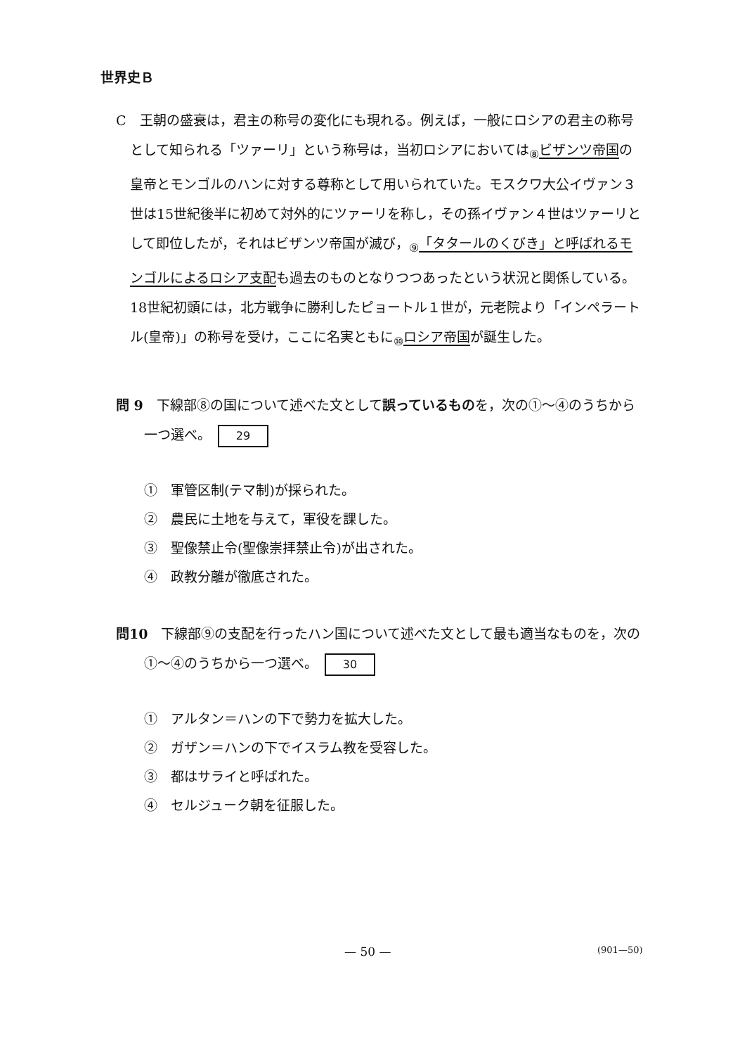世界史Ｂ
C　王朝の盛衰は，君主の称号の変化にも現れる。例えば，一般にロシアの君主の称号として知られる「ツァーリ」という称号は，当初ロシアにおいては<sub>⑧</sub>ビザンツ帝国の皇帝とモンゴルのハンに対する尊称として用いられていた。モスクワ大公イヴァン３世は15世紀後半に初めて対外的にツァーリを称し，その孫イヴァン４世はツァーリとして即位したが，それはビザンツ帝国が滅び，<sub>⑨</sub>「タタールのくびき」と呼ばれるモンゴルによるロシア支配も過去のものとなりつつあったという状況と関係している。18世紀初頭には，北方戦争に勝利したピョートル１世が，元老院より「インペラートル(皇帝)」の称号を受け，ここに名実ともに<sub>⑩</sub>ロシア帝国が誕生した。
問 9　下線部⑧の国について述べた文として誤っているものを，次の①～④のうちから一つ選べ。 29
①　軍管区制(テマ制)が採られた。
②　農民に土地を与えて，軍役を課した。
③　聖像禁止令(聖像崇拝禁止令)が出された。
④　政教分離が徹底された。
問10　下線部⑨の支配を行ったハン国について述べた文として最も適当なものを，次の①～④のうちから一つ選べ。 30
①　アルタン＝ハンの下で勢力を拡大した。
②　ガザン＝ハンの下でイスラム教を受容した。
③　都はサライと呼ばれた。
④　セルジューク朝を征服した。
— 50 — (901—50)